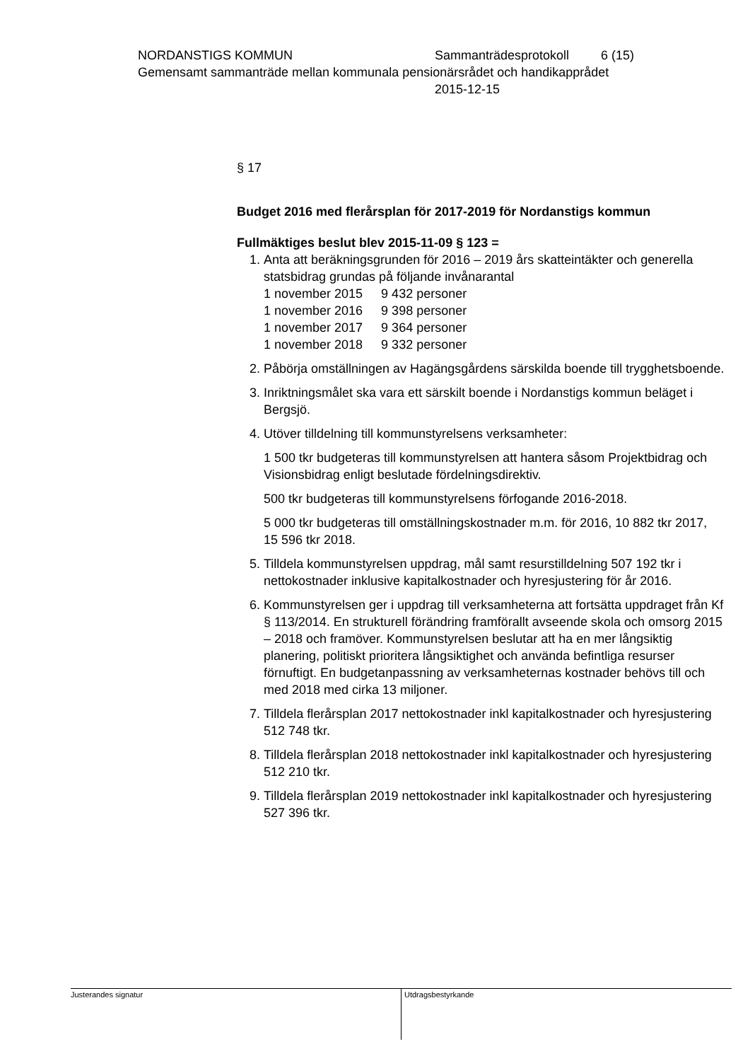NORDANSTIGS KOMMUN Sammanträdesprotokoll 6 (15)
Gemensamt sammanträde mellan kommunala pensionärsrådet och handikapprådet
2015-12-15
§ 17
Budget 2016 med flerårsplan för 2017-2019 för Nordanstigs kommun
Fullmäktiges beslut blev 2015-11-09 § 123 =
1. Anta att beräkningsgrunden för 2016 – 2019 års skatteintäkter och generella statsbidrag grundas på följande invånarantal
| 1 november 2015 | 9 432 personer |
| 1 november 2016 | 9 398 personer |
| 1 november 2017 | 9 364 personer |
| 1 november 2018 | 9 332 personer |
2. Påbörja omställningen av Hagängsgårdens särskilda boende till trygghetsboende.
3. Inriktningsmålet ska vara ett särskilt boende i Nordanstigs kommun beläget i Bergsjö.
4. Utöver tilldelning till kommunstyrelsens verksamheter:
1 500 tkr budgeteras till kommunstyrelsen att hantera såsom Projektbidrag och Visionsbidrag enligt beslutade fördelningsdirektiv.
500 tkr budgeteras till kommunstyrelsens förfogande 2016-2018.
5 000 tkr budgeteras till omställningskostnader m.m. för 2016, 10 882 tkr 2017, 15 596 tkr 2018.
5. Tilldela kommunstyrelsen uppdrag, mål samt resurstilldelning 507 192 tkr i nettokostnader inklusive kapitalkostnader och hyresjustering för år 2016.
6. Kommunstyrelsen ger i uppdrag till verksamheterna att fortsätta uppdraget från Kf § 113/2014. En strukturell förändring framförallt avseende skola och omsorg 2015 – 2018 och framöver. Kommunstyrelsen beslutar att ha en mer långsiktig planering, politiskt prioritera långsiktighet och använda befintliga resurser förnuftigt. En budgetanpassning av verksamheternas kostnader behövs till och med 2018 med cirka 13 miljoner.
7. Tilldela flerårsplan 2017 nettokostnader inkl kapitalkostnader och hyresjustering 512 748 tkr.
8. Tilldela flerårsplan 2018 nettokostnader inkl kapitalkostnader och hyresjustering 512 210 tkr.
9. Tilldela flerårsplan 2019 nettokostnader inkl kapitalkostnader och hyresjustering 527 396 tkr.
Justerandes signatur Utdragsbestyrkande